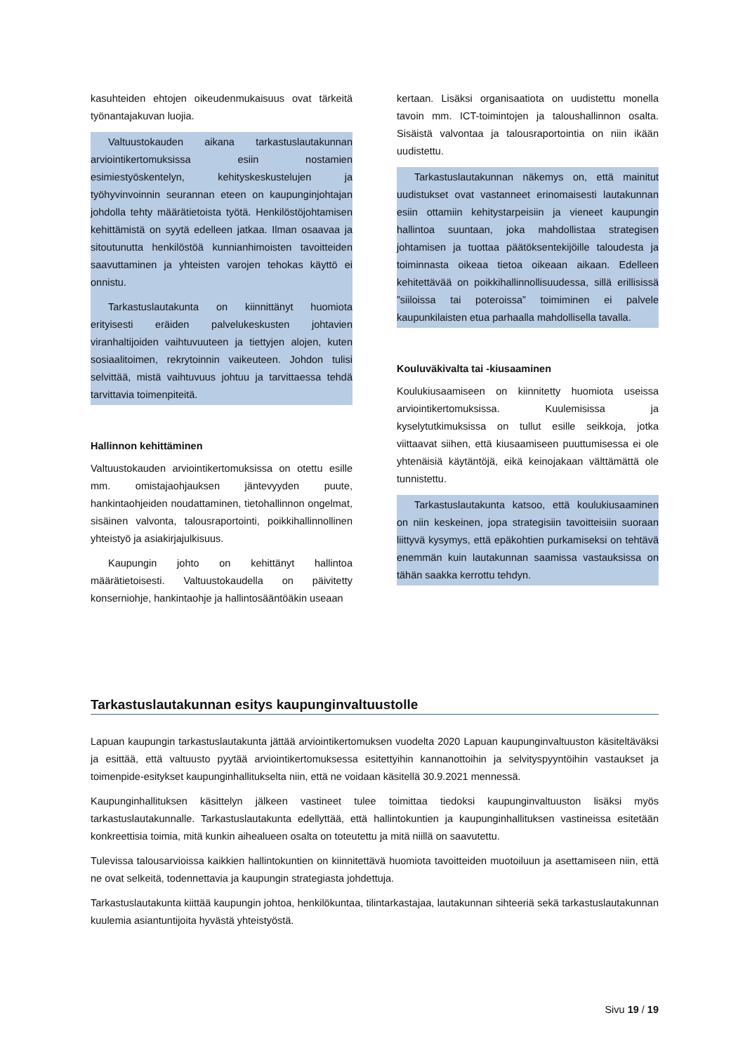kasuhteiden ehtojen oikeudenmukaisuus ovat tärkeitä työnantajakuvan luojia.
Valtuustokauden aikana tarkastuslautakunnan arviointikertomuksissa esiin nostamien esimiestyöskentelyn, kehityskeskustelujen ja työhyvinvoinnin seurannan eteen on kaupunginjohtajan johdolla tehty määrätietoista työtä. Henkilöstöjohtamisen kehittämistä on syytä edelleen jatkaa. Ilman osaavaa ja sitoutunutta henkilöstöä kunnianhimoisten tavoitteiden saavuttaminen ja yhteisten varojen tehokas käyttö ei onnistu.
Tarkastuslautakunta on kiinnittänyt huomiota erityisesti eräiden palvelukeskusten johtavien viranhaltijoiden vaihtuvuuteen ja tiettyjen alojen, kuten sosiaalitoimen, rekrytoinnin vaikeuteen. Johdon tulisi selvittää, mistä vaihtuvuus johtuu ja tarvittaessa tehdä tarvittavia toimenpiteitä.
Hallinnon kehittäminen
Valtuustokauden arviointikertomuksissa on otettu esille mm. omistajaohjauksen jäntevyyden puute, hankintaohjeiden noudattaminen, tietohallinnon ongelmat, sisäinen valvonta, talousraportointi, poikkihallinnollinen yhteistyö ja asiakirjajulkisuus.
Kaupungin johto on kehittänyt hallintoa määrätietoisesti. Valtuustokaudella on päivitetty konserniohje, hankintaohje ja hallintosääntöäkin useaan
kertaan. Lisäksi organisaatiota on uudistettu monella tavoin mm. ICT-toimintojen ja taloushallinnon osalta. Sisäistä valvontaa ja talousraportointia on niin ikään uudistettu.
Tarkastuslautakunnan näkemys on, että mainitut uudistukset ovat vastanneet erinomaisesti lautakunnan esiin ottamiin kehitystarpeisiin ja vieneet kaupungin hallintoa suuntaan, joka mahdollistaa strategisen johtamisen ja tuottaa päätöksentekijöille taloudesta ja toiminnasta oikeaa tietoa oikeaan aikaan. Edelleen kehitettävää on poikkihallinnollisuudessa, sillä erillisissä ”siiloissa tai poteroissa” toimiminen ei palvele kaupunkilaisten etua parhaalla mahdollisella tavalla.
Kouluväkivalta tai -kiusaaminen
Koulukiusaamiseen on kiinnitetty huomiota useissa arviointikertomuksissa. Kuulemisissa ja kyselytutkimuksissa on tullut esille seikkoja, jotka viittaavat siihen, että kiusaamiseen puuttumisessa ei ole yhtenäisiä käytäntöjä, eikä keinojakaan välttämättä ole tunnistettu.
Tarkastuslautakunta katsoo, että koulukiusaaminen on niin keskeinen, jopa strategisiin tavoitteisiin suoraan liittyvä kysymys, että epäkohtien purkamiseksi on tehtävä enemmän kuin lautakunnan saamissa vastauksissa on tähän saakka kerrottu tehdyn.
Tarkastuslautakunnan esitys kaupunginvaltuustolle
Lapuan kaupungin tarkastuslautakunta jättää arviointikertomuksen vuodelta 2020 Lapuan kaupunginvaltuuston käsiteltäväksi ja esittää, että valtuusto pyytää arviointikertomuksessa esitettyihin kannanottoihin ja selvityspyyntöihin vastaukset ja toimenpide-esitykset kaupunginhallitukselta niin, että ne voidaan käsitellä 30.9.2021 mennessä.
Kaupunginhallituksen käsittelyn jälkeen vastineet tulee toimittaa tiedoksi kaupunginvaltuuston lisäksi myös tarkastuslautakunnalle. Tarkastuslautakunta edellyttää, että hallintokuntien ja kaupunginhallituksen vastineissa esitetään konkreettisia toimia, mitä kunkin aihealueen osalta on toteutettu ja mitä niillä on saavutettu.
Tulevissa talousarvioissa kaikkien hallintokuntien on kiinnitettävä huomiota tavoitteiden muotoiluun ja asettamiseen niin, että ne ovat selkeitä, todennettavia ja kaupungin strategiasta johdettuja.
Tarkastuslautakunta kiittää kaupungin johtoa, henkilökuntaa, tilintarkastajaa, lautakunnan sihteeriä sekä tarkastuslautakunnan kuulemia asiantuntijoita hyvästä yhteistyöstä.
Sivu 19 / 19